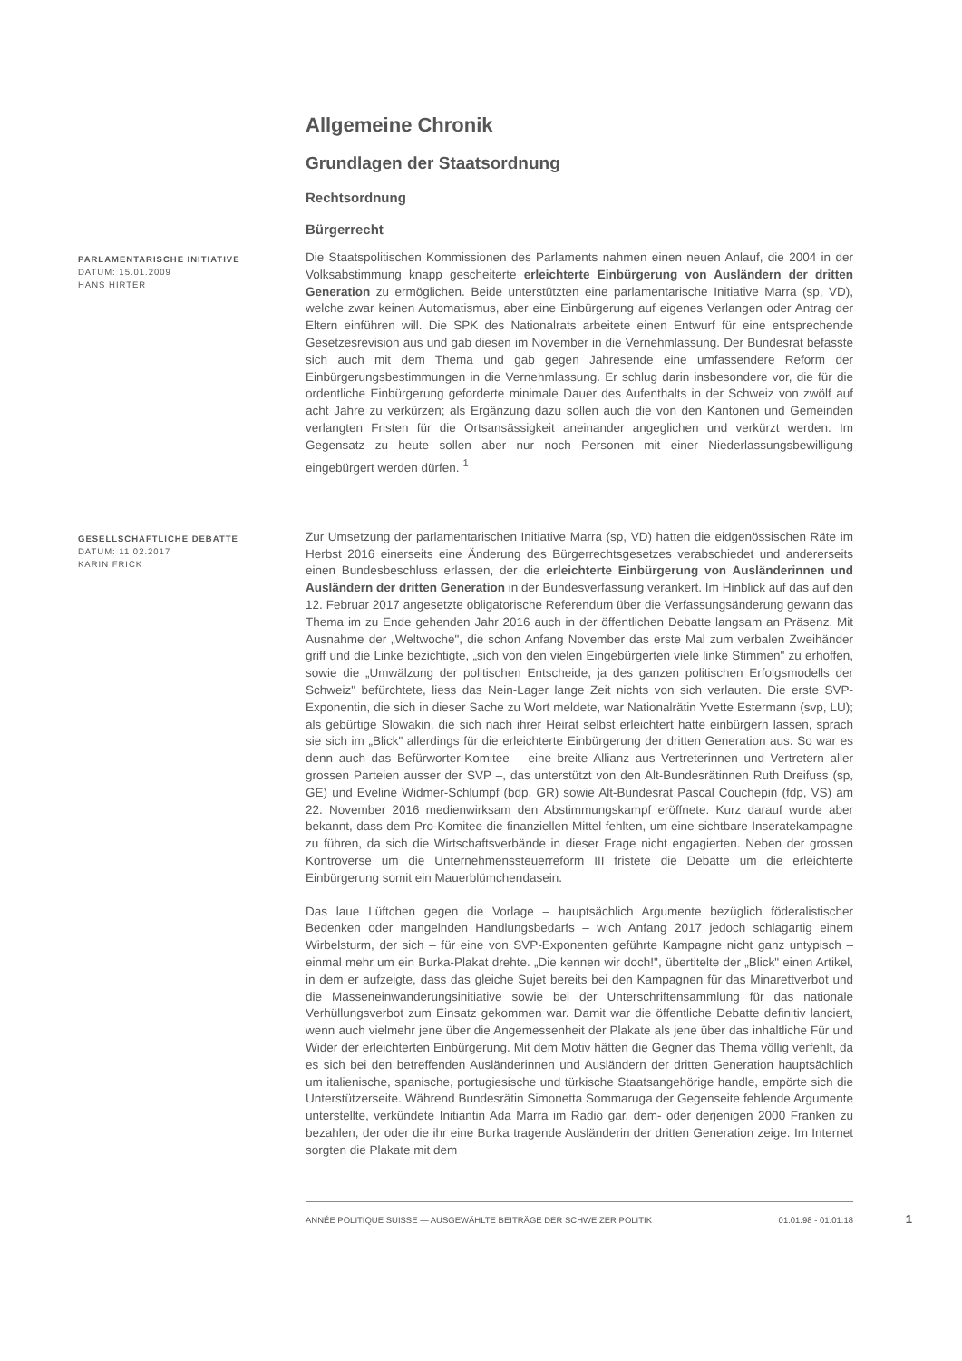Allgemeine Chronik
Grundlagen der Staatsordnung
Rechtsordnung
Bürgerrecht
PARLAMENTARISCHE INITIATIVE
DATUM: 15.01.2009
HANS HIRTER
Die Staatspolitischen Kommissionen des Parlaments nahmen einen neuen Anlauf, die 2004 in der Volksabstimmung knapp gescheiterte erleichterte Einbürgerung von Ausländern der dritten Generation zu ermöglichen. Beide unterstützten eine parlamentarische Initiative Marra (sp, VD), welche zwar keinen Automatismus, aber eine Einbürgerung auf eigenes Verlangen oder Antrag der Eltern einführen will. Die SPK des Nationalrats arbeitete einen Entwurf für eine entsprechende Gesetzesrevision aus und gab diesen im November in die Vernehmlassung. Der Bundesrat befasste sich auch mit dem Thema und gab gegen Jahresende eine umfassendere Reform der Einbürgerungsbestimmungen in die Vernehmlassung. Er schlug darin insbesondere vor, die für die ordentliche Einbürgerung geforderte minimale Dauer des Aufenthalts in der Schweiz von zwölf auf acht Jahre zu verkürzen; als Ergänzung dazu sollen auch die von den Kantonen und Gemeinden verlangten Fristen für die Ortsansässigkeit aneinander angeglichen und verkürzt werden. Im Gegensatz zu heute sollen aber nur noch Personen mit einer Niederlassungsbewilligung eingebürgert werden dürfen. <sup>1</sup>
GESELLSCHAFTLICHE DEBATTE
DATUM: 11.02.2017
KARIN FRICK
Zur Umsetzung der parlamentarischen Initiative Marra (sp, VD) hatten die eidgenössischen Räte im Herbst 2016 einerseits eine Änderung des Bürgerrechtsgesetzes verabschiedet und andererseits einen Bundesbeschluss erlassen, der die erleichterte Einbürgerung von Ausländerinnen und Ausländern der dritten Generation in der Bundesverfassung verankert. Im Hinblick auf das auf den 12. Februar 2017 angesetzte obligatorische Referendum über die Verfassungsänderung gewann das Thema im zu Ende gehenden Jahr 2016 auch in der öffentlichen Debatte langsam an Präsenz. Mit Ausnahme der „Weltwoche", die schon Anfang November das erste Mal zum verbalen Zweihänder griff und die Linke bezichtigte, „sich von den vielen Eingebürgerten viele linke Stimmen" zu erhoffen, sowie die „Umwälzung der politischen Entscheide, ja des ganzen politischen Erfolgsmodells der Schweiz" befürchtete, liess das Nein-Lager lange Zeit nichts von sich verlauten. Die erste SVP-Exponentin, die sich in dieser Sache zu Wort meldete, war Nationalrätin Yvette Estermann (svp, LU); als gebürtige Slowakin, die sich nach ihrer Heirat selbst erleichtert hatte einbürgern lassen, sprach sie sich im „Blick" allerdings für die erleichterte Einbürgerung der dritten Generation aus. So war es denn auch das Befürworter-Komitee – eine breite Allianz aus Vertreterinnen und Vertretern aller grossen Parteien ausser der SVP –, das unterstützt von den Alt-Bundesrätinnen Ruth Dreifuss (sp, GE) und Eveline Widmer-Schlumpf (bdp, GR) sowie Alt-Bundesrat Pascal Couchepin (fdp, VS) am 22. November 2016 medienwirksam den Abstimmungskampf eröffnete. Kurz darauf wurde aber bekannt, dass dem Pro-Komitee die finanziellen Mittel fehlten, um eine sichtbare Inseratekampagne zu führen, da sich die Wirtschaftsverbände in dieser Frage nicht engagierten. Neben der grossen Kontroverse um die Unternehmenssteuerreform III fristete die Debatte um die erleichterte Einbürgerung somit ein Mauerblümchendasein.
Das laue Lüftchen gegen die Vorlage – hauptsächlich Argumente bezüglich föderalistischer Bedenken oder mangelnden Handlungsbedarfs – wich Anfang 2017 jedoch schlagartig einem Wirbelsturm, der sich – für eine von SVP-Exponenten geführte Kampagne nicht ganz untypisch – einmal mehr um ein Burka-Plakat drehte. „Die kennen wir doch!", übertitelte der „Blick" einen Artikel, in dem er aufzeigte, dass das gleiche Sujet bereits bei den Kampagnen für das Minarettverbot und die Masseneinwanderungsinitiative sowie bei der Unterschriftensammlung für das nationale Verhüllungsverbot zum Einsatz gekommen war. Damit war die öffentliche Debatte definitiv lanciert, wenn auch vielmehr jene über die Angemessenheit der Plakate als jene über das inhaltliche Für und Wider der erleichterten Einbürgerung. Mit dem Motiv hätten die Gegner das Thema völlig verfehlt, da es sich bei den betreffenden Ausländerinnen und Ausländern der dritten Generation hauptsächlich um italienische, spanische, portugiesische und türkische Staatsangehörige handle, empörte sich die Unterstützerseite. Während Bundesrätin Simonetta Sommaruga der Gegenseite fehlende Argumente unterstellte, verkündete Initiantin Ada Marra im Radio gar, dem- oder derjenigen 2000 Franken zu bezahlen, der oder die ihr eine Burka tragende Ausländerin der dritten Generation zeige. Im Internet sorgten die Plakate mit dem
ANNÉE POLITIQUE SUISSE — AUSGEWÄHLTE BEITRÄGE DER SCHWEIZER POLITIK 01.01.98 - 01.01.18
1